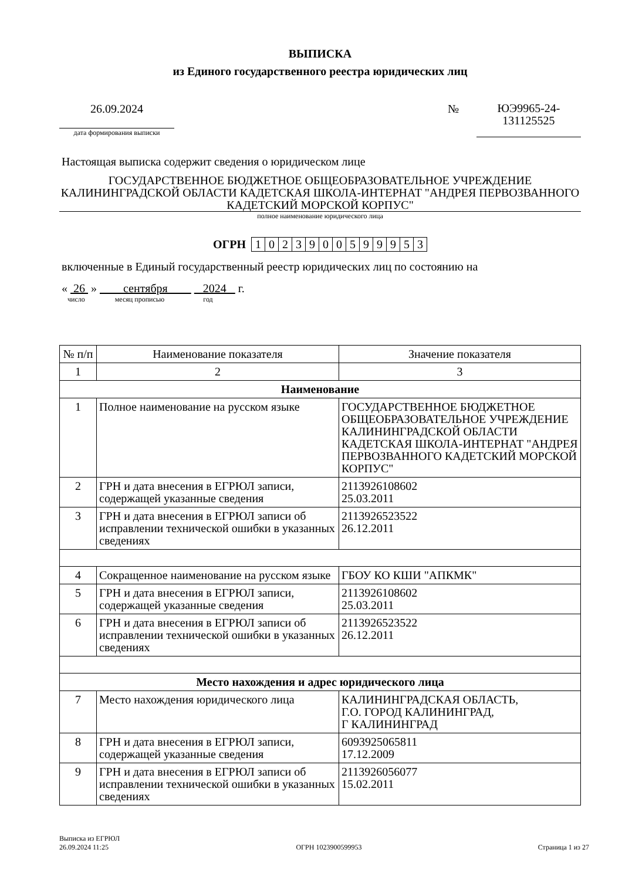ВЫПИСКА
из Единого государственного реестра юридических лиц
26.09.2024
дата формирования выписки
№
ЮЭ9965-24-
131125525
Настоящая выписка содержит сведения о юридическом лице
ГОСУДАРСТВЕННОЕ БЮДЖЕТНОЕ ОБЩЕОБРАЗОВАТЕЛЬНОЕ УЧРЕЖДЕНИЕ КАЛИНИНГРАДСКОЙ ОБЛАСТИ КАДЕТСКАЯ ШКОЛА-ИНТЕРНАТ "АНДРЕЯ ПЕРВОЗВАННОГО КАДЕТСКИЙ МОРСКОЙ КОРПУС"
полное наименование юридического лица
ОГРН 1023900599953
включенные в Единый государственный реестр юридических лиц по состоянию на
« 26 » сентября 2024 г.
число месяц прописью год
| № п/п | Наименование показателя | Значение показателя |
| --- | --- | --- |
| 1 | 2 | 3 |
| Наименование | | |
| 1 | Полное наименование на русском языке | ГОСУДАРСТВЕННОЕ БЮДЖЕТНОЕ ОБЩЕОБРАЗОВАТЕЛЬНОЕ УЧРЕЖДЕНИЕ КАЛИНИНГРАДСКОЙ ОБЛАСТИ КАДЕТСКАЯ ШКОЛА-ИНТЕРНАТ "АНДРЕЯ ПЕРВОЗВАННОГО КАДЕТСКИЙ МОРСКОЙ КОРПУС" |
| 2 | ГРН и дата внесения в ЕГРЮЛ записи, содержащей указанные сведения | 2113926108602 25.03.2011 |
| 3 | ГРН и дата внесения в ЕГРЮЛ записи об исправлении технической ошибки в указанных сведениях | 2113926523522 26.12.2011 |
| 4 | Сокращенное наименование на русском языке | ГБОУ КО КШИ "АПКМК" |
| 5 | ГРН и дата внесения в ЕГРЮЛ записи, содержащей указанные сведения | 2113926108602 25.03.2011 |
| 6 | ГРН и дата внесения в ЕГРЮЛ записи об исправлении технической ошибки в указанных сведениях | 2113926523522 26.12.2011 |
| Место нахождения и адрес юридического лица | | |
| 7 | Место нахождения юридического лица | КАЛИНИНГРАДСКАЯ ОБЛАСТЬ, Г.О. ГОРОД КАЛИНИНГРАД, Г КАЛИНИНГРАД |
| 8 | ГРН и дата внесения в ЕГРЮЛ записи, содержащей указанные сведения | 6093925065811 17.12.2009 |
| 9 | ГРН и дата внесения в ЕГРЮЛ записи об исправлении технической ошибки в указанных сведениях | 2113926056077 15.02.2011 |
Выписка из ЕГРЮЛ
26.09.2024 11:25
ОГРН 1023900599953
Страница 1 из 27